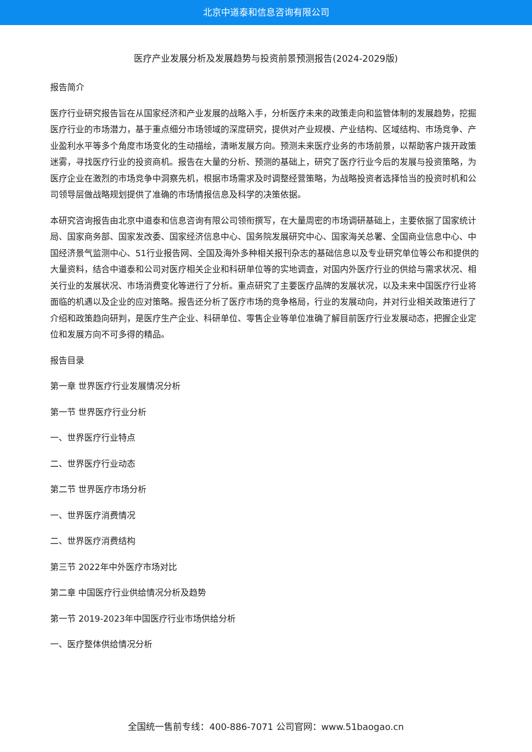北京中道泰和信息咨询有限公司
医疗产业发展分析及发展趋势与投资前景预测报告(2024-2029版)
报告简介
医疗行业研究报告旨在从国家经济和产业发展的战略入手，分析医疗未来的政策走向和监管体制的发展趋势，挖掘医疗行业的市场潜力，基于重点细分市场领域的深度研究，提供对产业规模、产业结构、区域结构、市场竞争、产业盈利水平等多个角度市场变化的生动描绘，清晰发展方向。预测未来医疗业务的市场前景，以帮助客户拨开政策迷雾，寻找医疗行业的投资商机。报告在大量的分析、预测的基础上，研究了医疗行业今后的发展与投资策略，为医疗企业在激烈的市场竞争中洞察先机，根据市场需求及时调整经营策略，为战略投资者选择恰当的投资时机和公司领导层做战略规划提供了准确的市场情报信息及科学的决策依据。
本研究咨询报告由北京中道泰和信息咨询有限公司领衔撰写，在大量周密的市场调研基础上，主要依据了国家统计局、国家商务部、国家发改委、国家经济信息中心、国务院发展研究中心、国家海关总署、全国商业信息中心、中国经济景气监测中心、51行业报告网、全国及海外多种相关报刊杂志的基础信息以及专业研究单位等公布和提供的大量资料，结合中道泰和公司对医疗相关企业和科研单位等的实地调查，对国内外医疗行业的供给与需求状况、相关行业的发展状况、市场消费变化等进行了分析。重点研究了主要医疗品牌的发展状况，以及未来中国医疗行业将面临的机遇以及企业的应对策略。报告还分析了医疗市场的竞争格局，行业的发展动向，并对行业相关政策进行了介绍和政策趋向研判，是医疗生产企业、科研单位、零售企业等单位准确了解目前医疗行业发展动态，把握企业定位和发展方向不可多得的精品。
报告目录
第一章 世界医疗行业发展情况分析
第一节 世界医疗行业分析
一、世界医疗行业特点
二、世界医疗行业动态
第二节 世界医疗市场分析
一、世界医疗消费情况
二、世界医疗消费结构
第三节 2022年中外医疗市场对比
第二章 中国医疗行业供给情况分析及趋势
第一节 2019-2023年中国医疗行业市场供给分析
一、医疗整体供给情况分析
全国统一售前专线：400-886-7071 公司官网：www.51baogao.cn